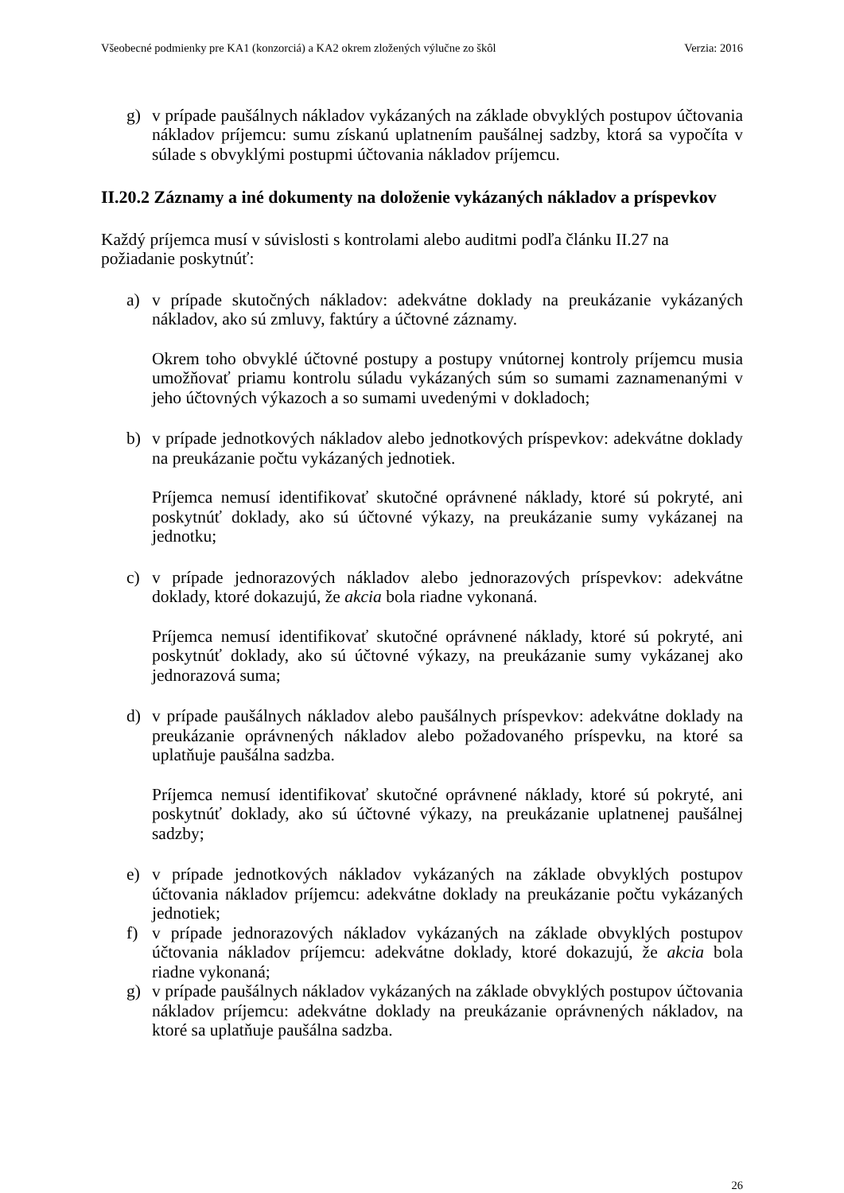Všeobecné podmienky pre KA1 (konzorciá) a KA2 okrem zložených výlučne zo škôl Verzia: 2016
g) v prípade paušálnych nákladov vykázaných na základe obvyklých postupov účtovania nákladov príjemcu: sumu získanú uplatnením paušálnej sadzby, ktorá sa vypočíta v súlade s obvyklými postupmi účtovania nákladov príjemcu.
II.20.2 Záznamy a iné dokumenty na doloženie vykázaných nákladov a príspevkov
Každý príjemca musí v súvislosti s kontrolami alebo auditmi podľa článku II.27 na požiadanie poskytnúť:
a) v prípade skutočných nákladov: adekvátne doklady na preukázanie vykázaných nákladov, ako sú zmluvy, faktúry a účtovné záznamy.
Okrem toho obvyklé účtovné postupy a postupy vnútornej kontroly príjemcu musia umožňovať priamu kontrolu súladu vykázaných súm so sumami zaznamenanými v jeho účtovných výkazoch a so sumami uvedenými v dokladoch;
b) v prípade jednotkových nákladov alebo jednotkových príspevkov: adekvátne doklady na preukázanie počtu vykázaných jednotiek.
Príjemca nemusí identifikovať skutočné oprávnené náklady, ktoré sú pokryté, ani poskytnúť doklady, ako sú účtovné výkazy, na preukázanie sumy vykázanej na jednotku;
c) v prípade jednorazových nákladov alebo jednorazových príspevkov: adekvátne doklady, ktoré dokazujú, že akcia bola riadne vykonaná.
Príjemca nemusí identifikovať skutočné oprávnené náklady, ktoré sú pokryté, ani poskytnúť doklady, ako sú účtovné výkazy, na preukázanie sumy vykázanej ako jednorazová suma;
d) v prípade paušálnych nákladov alebo paušálnych príspevkov: adekvátne doklady na preukázanie oprávnených nákladov alebo požadovaného príspevku, na ktoré sa uplatňuje paušálna sadzba.
Príjemca nemusí identifikovať skutočné oprávnené náklady, ktoré sú pokryté, ani poskytnúť doklady, ako sú účtovné výkazy, na preukázanie uplatnenej paušálnej sadzby;
e) v prípade jednotkových nákladov vykázaných na základe obvyklých postupov účtovania nákladov príjemcu: adekvátne doklady na preukázanie počtu vykázaných jednotiek;
f) v prípade jednorazových nákladov vykázaných na základe obvyklých postupov účtovania nákladov príjemcu: adekvátne doklady, ktoré dokazujú, že akcia bola riadne vykonaná;
g) v prípade paušálnych nákladov vykázaných na základe obvyklých postupov účtovania nákladov príjemcu: adekvátne doklady na preukázanie oprávnených nákladov, na ktoré sa uplatňuje paušálna sadzba.
26